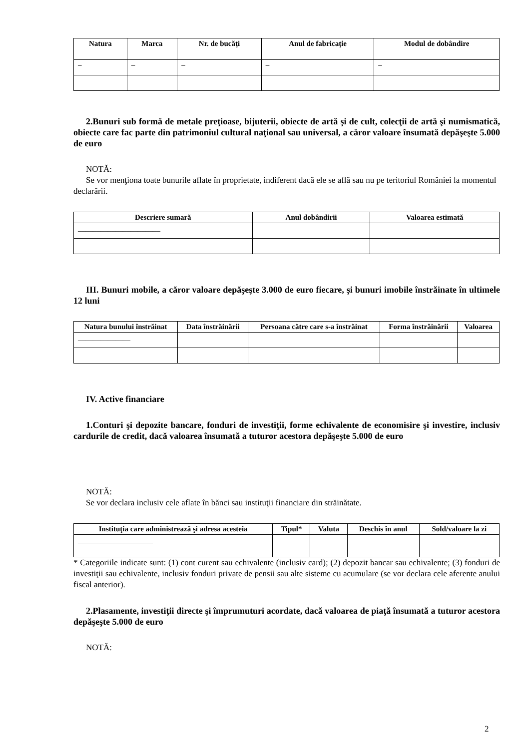| Natura | Marca | Nr. de bucăţi | Anul de fabricaţie | Modul de dobândire |
| --- | --- | --- | --- | --- |
| – | – | – | – | – |
2.Bunuri sub formă de metale preţioase, bijuterii, obiecte de artă şi de cult, colecţii de artă şi numismatică, obiecte care fac parte din patrimoniul cultural naţional sau universal, a căror valoare însumată depăşeşte 5.000 de euro
NOTĂ:
Se vor menţiona toate bunurile aflate în proprietate, indiferent dacă ele se află sau nu pe teritoriul României la momentul declarării.
| Descriere sumară | Anul dobândirii | Valoarea estimată |
| --- | --- | --- |
| ______________________ | | |
III. Bunuri mobile, a căror valoare depăşeşte 3.000 de euro fiecare, şi bunuri imobile înstrăinate în ultimele 12 luni
| Natura bunului înstrăinat | Data înstrăinării | Persoana către care s-a înstrăinat | Forma înstrăinării | Valoarea |
| --- | --- | --- | --- | --- |
| ______________ | | | | |
IV. Active financiare
1.Conturi şi depozite bancare, fonduri de investiţii, forme echivalente de economisire şi investire, inclusiv cardurile de credit, dacă valoarea însumată a tuturor acestora depăşeşte 5.000 de euro
NOTĂ:
Se vor declara inclusiv cele aflate în bănci sau instituţii financiare din străinătate.
| Instituţia care administrează şi adresa acesteia | Tipul* | Valuta | Deschis în anul | Sold/valoare la zi |
| --- | --- | --- | --- | --- |
| ____________________ | | | | |
* Categoriile indicate sunt: (1) cont curent sau echivalente (inclusiv card); (2) depozit bancar sau echivalente; (3) fonduri de investiţii sau echivalente, inclusiv fonduri private de pensii sau alte sisteme cu acumulare (se vor declara cele aferente anului fiscal anterior).
2.Plasamente, investiţii directe şi împrumuturi acordate, dacă valoarea de piaţă însumată a tuturor acestora depăşeşte 5.000 de euro
NOTĂ:
2